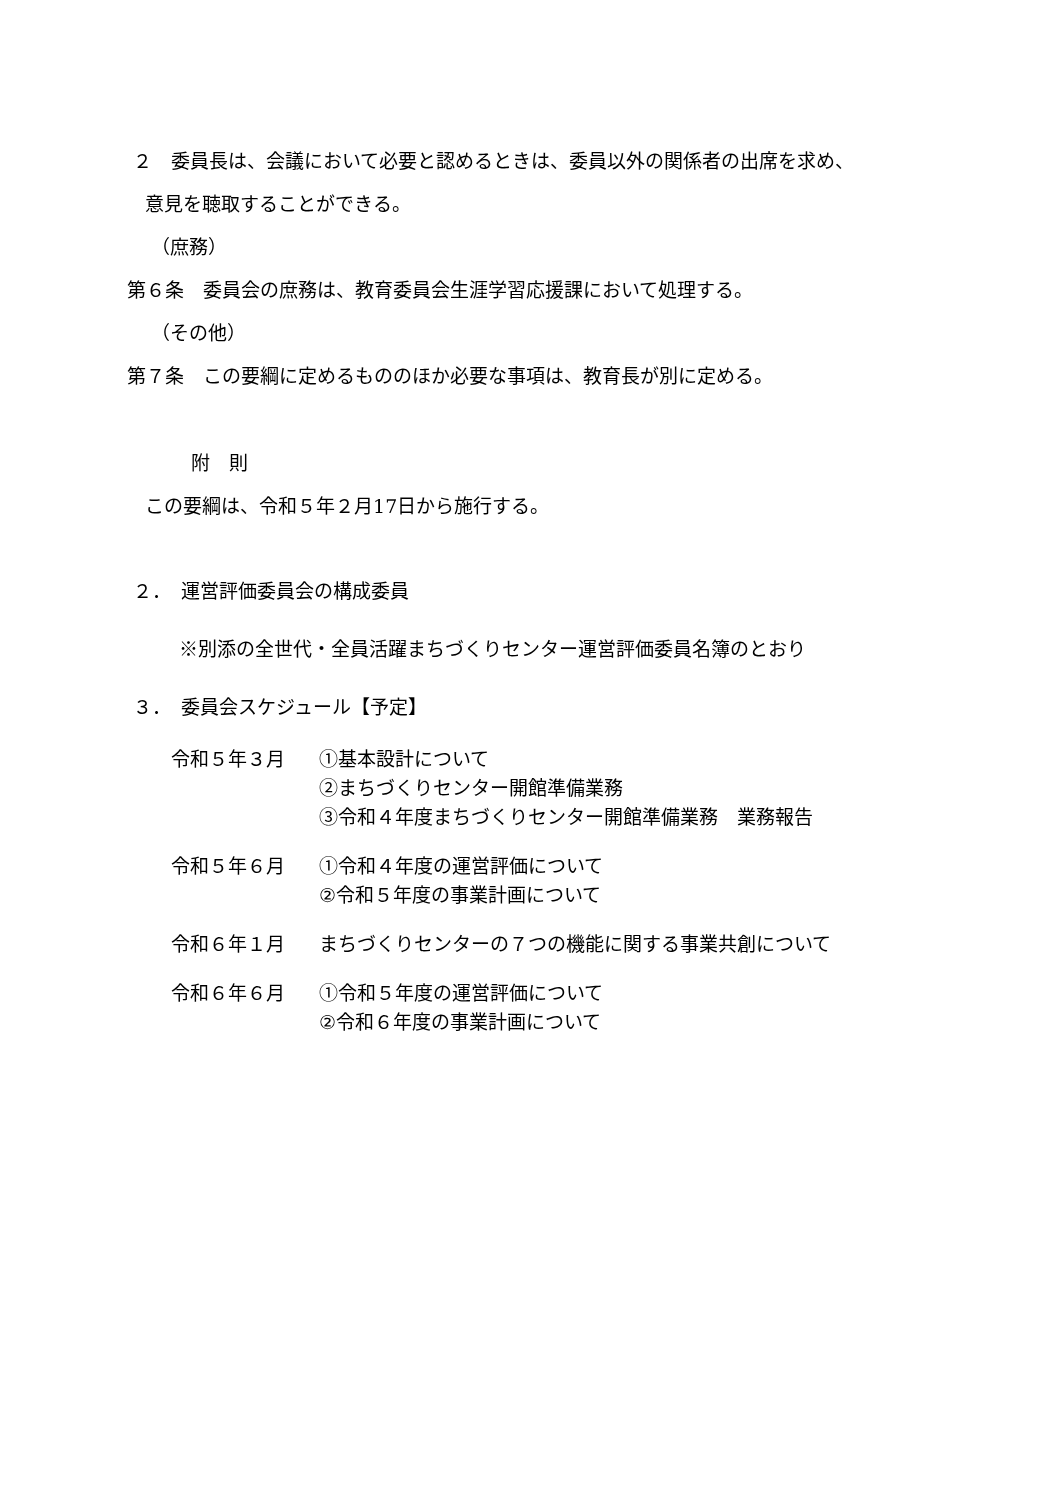２　委員長は、会議において必要と認めるときは、委員以外の関係者の出席を求め、
意見を聴取することができる。
（庶務）
第６条　委員会の庶務は、教育委員会生涯学習応援課において処理する。
（その他）
第７条　この要綱に定めるもののほか必要な事項は、教育長が別に定める。
附　則
この要綱は、令和５年２月17日から施行する。
２．　運営評価委員会の構成委員
※別添の全世代・全員活躍まちづくりセンター運営評価委員名簿のとおり
３．　委員会スケジュール【予定】
令和５年３月 ①基本設計について
②まちづくりセンター開館準備業務
③令和４年度まちづくりセンター開館準備業務　業務報告
令和５年６月 ①令和４年度の運営評価について
②令和５年度の事業計画について
令和６年１月 まちづくりセンターの７つの機能に関する事業共創について
令和６年６月 ①令和５年度の運営評価について
②令和６年度の事業計画について